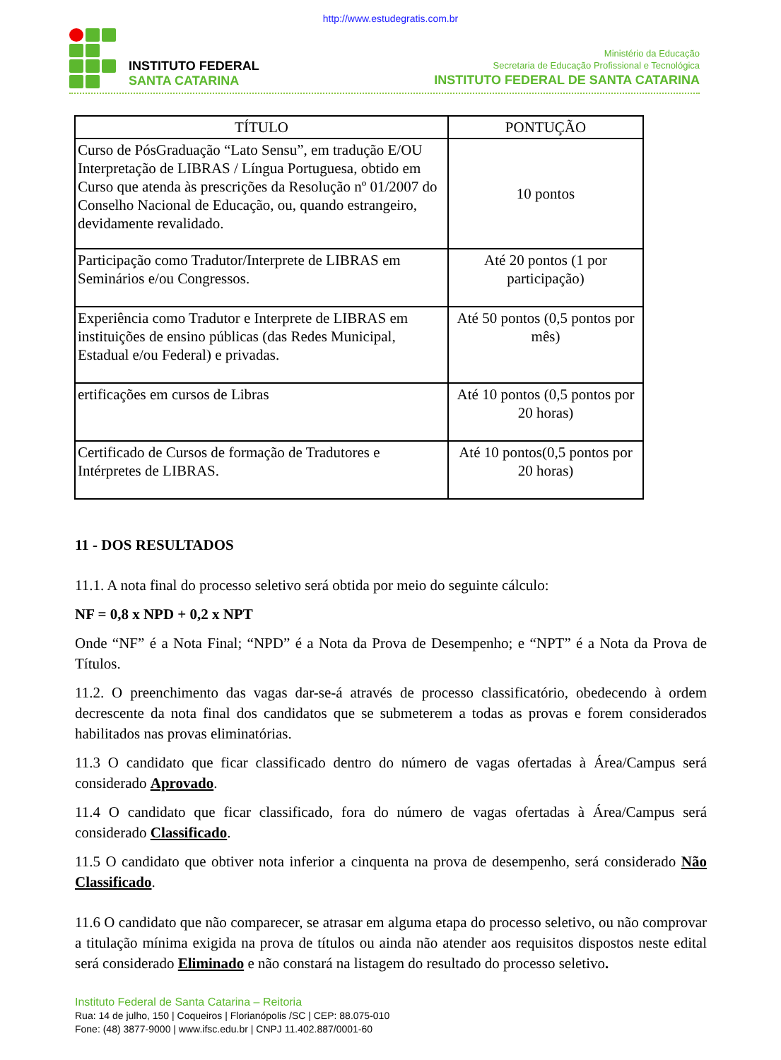http://www.estudegratis.com.br
INSTITUTO FEDERAL
SANTA CATARINA
Ministério da Educação
Secretaria de Educação Profissional e Tecnológica
INSTITUTO FEDERAL DE SANTA CATARINA
| TÍTULO | PONTUÇÃO |
| --- | --- |
| Curso de PósGraduação “Lato Sensu”, em tradução E/OU Interpretação de LIBRAS / Língua Portuguesa, obtido em Curso que atenda às prescrições da Resolução nº 01/2007 do Conselho Nacional de Educação, ou, quando estrangeiro, devidamente revalidado. | 10 pontos |
| Participação como Tradutor/Interprete de LIBRAS em Seminários e/ou Congressos. | Até 20 pontos (1 por participação) |
| Experiência como Tradutor e Interprete de LIBRAS em instituições de ensino públicas (das Redes Municipal, Estadual e/ou Federal) e privadas. | Até 50 pontos (0,5 pontos por mês) |
| ertificações em cursos de Libras | Até 10 pontos (0,5 pontos por 20 horas) |
| Certificado de Cursos de formação de Tradutores e Intérpretes de LIBRAS. | Até 10 pontos(0,5 pontos por 20 horas) |
11 - DOS RESULTADOS
11.1. A nota final do processo seletivo será obtida por meio do seguinte cálculo:
NF = 0,8 x NPD + 0,2 x NPT
Onde “NF” é a Nota Final; “NPD” é a Nota da Prova de Desempenho; e “NPT” é a Nota da Prova de Títulos.
11.2. O preenchimento das vagas dar-se-á através de processo classificatório, obedecendo à ordem decrescente da nota final dos candidatos que se submeterem a todas as provas e forem considerados habilitados nas provas eliminatórias.
11.3 O candidato que ficar classificado dentro do número de vagas ofertadas à Área/Campus será considerado Aprovado.
11.4 O candidato que ficar classificado, fora do número de vagas ofertadas à Área/Campus será considerado Classificado.
11.5 O candidato que obtiver nota inferior a cinquenta na prova de desempenho, será considerado Não Classificado.
11.6 O candidato que não comparecer, se atrasar em alguma etapa do processo seletivo, ou não comprovar a titulação mínima exigida na prova de títulos ou ainda não atender aos requisitos dispostos neste edital será considerado Eliminado e não constará na listagem do resultado do processo seletivo.
Instituto Federal de Santa Catarina – Reitoria
Rua: 14 de julho, 150 | Coqueiros | Florianópolis /SC | CEP: 88.075-010
Fone: (48) 3877-9000 | www.ifsc.edu.br | CNPJ 11.402.887/0001-60